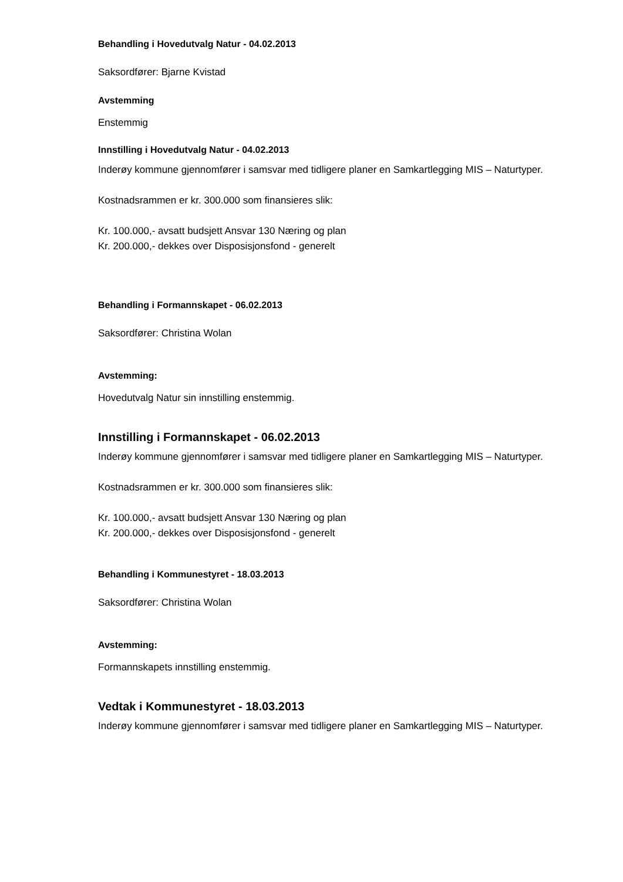Behandling i Hovedutvalg Natur - 04.02.2013
Saksordfører: Bjarne Kvistad
Avstemming
Enstemmig
Innstilling i Hovedutvalg Natur - 04.02.2013
Inderøy kommune gjennomfører i samsvar med tidligere planer en Samkartlegging MIS – Naturtyper.
Kostnadsrammen er kr. 300.000 som finansieres slik:
Kr. 100.000,- avsatt budsjett Ansvar 130 Næring og plan
Kr. 200.000,- dekkes over Disposisjonsfond - generelt
Behandling i Formannskapet - 06.02.2013
Saksordfører: Christina Wolan
Avstemming:
Hovedutvalg Natur sin innstilling enstemmig.
Innstilling i Formannskapet - 06.02.2013
Inderøy kommune gjennomfører i samsvar med tidligere planer en Samkartlegging MIS – Naturtyper.
Kostnadsrammen er kr. 300.000 som finansieres slik:
Kr. 100.000,- avsatt budsjett Ansvar 130 Næring og plan
Kr. 200.000,- dekkes over Disposisjonsfond - generelt
Behandling i Kommunestyret - 18.03.2013
Saksordfører: Christina Wolan
Avstemming:
Formannskapets innstilling enstemmig.
Vedtak i Kommunestyret - 18.03.2013
Inderøy kommune gjennomfører i samsvar med tidligere planer en Samkartlegging MIS – Naturtyper.